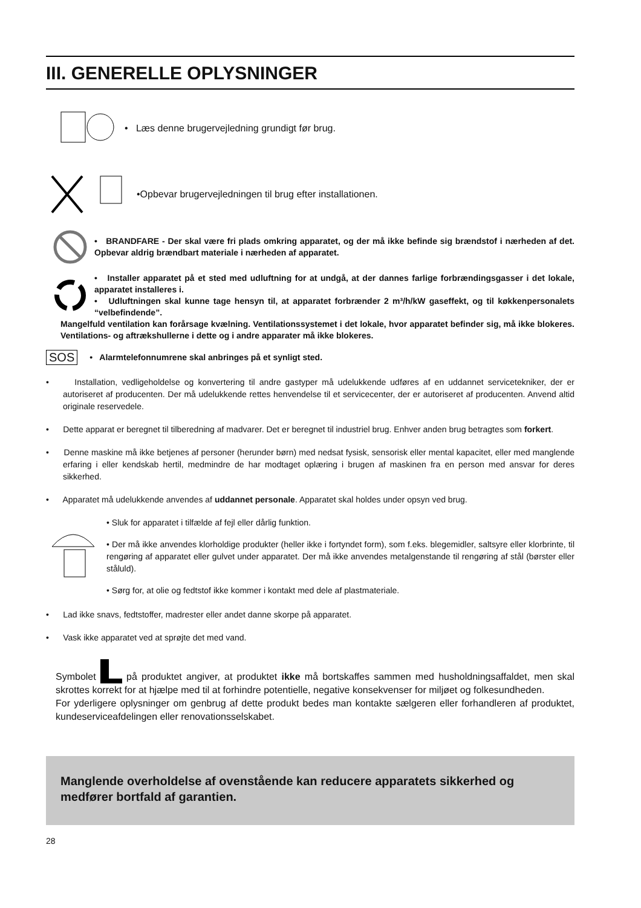III. GENERELLE OPLYSNINGER
• Læs denne brugervejledning grundigt før brug.
•Opbevar brugervejledningen til brug efter installationen.
• BRANDFARE - Der skal være fri plads omkring apparatet, og der må ikke befinde sig brændstof i nærheden af det. Opbevar aldrig brændbart materiale i nærheden af apparatet.
• Installer apparatet på et sted med udluftning for at undgå, at der dannes farlige forbrændingsgasser i det lokale, apparatet installeres i.
• Udluftningen skal kunne tage hensyn til, at apparatet forbrænder 2 m³/h/kW gaseffekt, og til køkkenpersonalets “velbefindende”.
Mangelfuld ventilation kan forårsage kvælning. Ventilationssystemet i det lokale, hvor apparatet befinder sig, må ikke blokeres. Ventilations- og aftrækshullerne i dette og i andre apparater må ikke blokeres.
SOS
• Alarmtelefonnumrene skal anbringes på et synligt sted.
• Installation, vedligeholdelse og konvertering til andre gastyper må udelukkende udføres af en uddannet servicetekniker, der er autoriseret af producenten. Der må udelukkende rettes henvendelse til et servicecenter, der er autoriseret af producenten. Anvend altid originale reservedele.
• Dette apparat er beregnet til tilberedning af madvarer. Det er beregnet til industriel brug. Enhver anden brug betragtes som forkert.
• Denne maskine må ikke betjenes af personer (herunder børn) med nedsat fysisk, sensorisk eller mental kapacitet, eller med manglende erfaring i eller kendskab hertil, medmindre de har modtaget oplæring i brugen af maskinen fra en person med ansvar for deres sikkerhed.
• Apparatet må udelukkende anvendes af uddannet personale. Apparatet skal holdes under opsyn ved brug.
• Sluk for apparatet i tilfælde af fejl eller dårlig funktion.
• Der må ikke anvendes klorholdige produkter (heller ikke i fortyndet form), som f.eks. blegemidler, saltsyre eller klorbrinte, til rengøring af apparatet eller gulvet under apparatet. Der må ikke anvendes metalgenstande til rengøring af stål (børster eller ståluld).
• Sørg for, at olie og fedtstof ikke kommer i kontakt med dele af plastmateriale.
• Lad ikke snavs, fedtstoffer, madrester eller andet danne skorpe på apparatet.
• Vask ikke apparatet ved at sprøjte det med vand.
Symbolet på produktet angiver, at produktet ikke må bortskaffes sammen med husholdningsaffaldet, men skal skrottes korrekt for at hjælpe med til at forhindre potentielle, negative konsekvenser for miljøet og folkesundheden.
For yderligere oplysninger om genbrug af dette produkt bedes man kontakte sælgeren eller forhandleren af produktet, kundeserviceafdelingen eller renovationsselskabet.
Manglende overholdelse af ovenstående kan reducere apparatets sikkerhed og medfører bortfald af garantien.
28